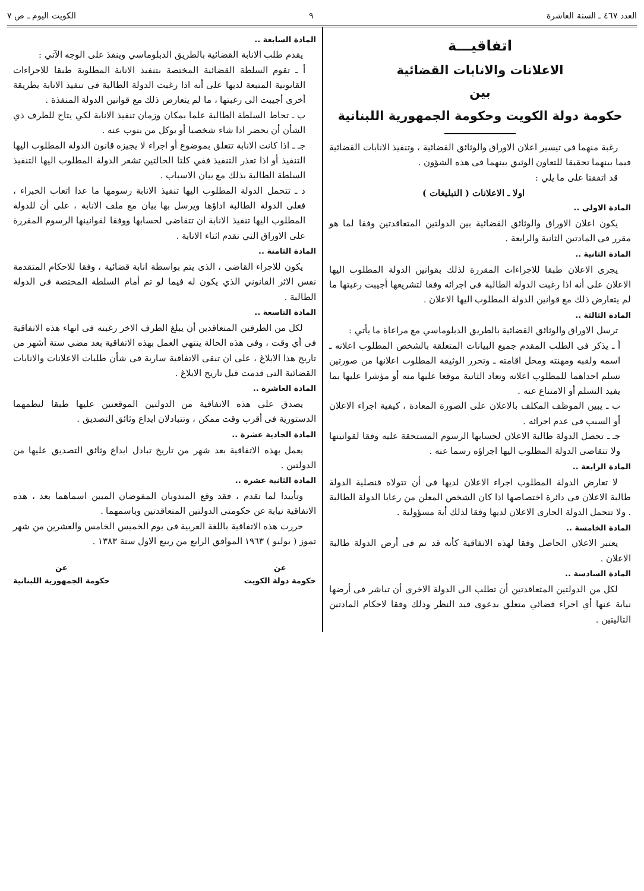العدد ٤٦٧ ـ السنة العاشرة ٩ الكويت اليوم ـ ص ٧
اتفاقيـــة
الاعلانات والانابات القضائية
بين
حكومة دولة الكويت وحكومة الجمهورية اللبنانية
رغبة منهما فى تيسير اعلان الاوراق والوثائق القضائية ، وتنفيذ الانابات القضائية فيما بينهما تحقيقا للتعاون الوثيق بينهما فى هذه الشؤون .
قد اتفقتا على ما يلي :
اولا ـ الاعلانات ( التبليغات )
المادة الاولى ..
يكون اعلان الاوراق والوثائق القضائية بين الدولتين المتعاقدتين وفقا لما هو مقرر فى المادتين الثانية والرابعة .
المادة الثانية ..
يجرى الاعلان طبقا للاجراءات المقررة لذلك بقوانين الدولة المطلوب اليها الاعلان على أنه اذا رغبت الدولة الطالبة فى اجرائه وفقا لتشريعها أجيبت رغبتها ما لم يتعارض ذلك مع قوانين الدولة المطلوب اليها الاعلان .
المادة الثالثة ..
ترسل الاوراق والوثائق القضائية بالطريق الدبلوماسي مع مراعاة ما يأتي :
أ ـ يذكر فى الطلب المقدم جميع البيانات المتعلقة بالشخص المطلوب اعلانه ـ اسمه ولقبه ومهنته ومحل اقامته ـ وتحرر الوثيقة المطلوب اعلانها من صورتين تسلم احداهما للمطلوب اعلانه وتعاد الثانية موقعا عليها منه أو مؤشرا عليها بما يفيد التسلم أو الامتناع عنه .
ب ـ يبين الموظف المكلف بالاعلان على الصورة المعادة ، كيفية اجراء الاعلان أو السبب فى عدم اجرائه .
جـ ـ تحصل الدولة طالبة الاعلان لحسابها الرسوم المستحقة عليه وفقا لقوانينها ولا تتقاضى الدولة المطلوب اليها اجراؤه رسما عنه .
المادة الرابعة ..
لا تعارض الدولة المطلوب اجراء الاعلان لديها فى أن تتولاه قنصلية الدولة طالبة الاعلان فى دائرة اختصاصها اذا كان الشخص المعلن من رعايا الدولة الطالبة . ولا تتحمل الدولة الجارى الاعلان لديها وفقا لذلك أية مسؤولية .
المادة الخامسة ..
يعتبر الاعلان الحاصل وفقا لهذه الاتفاقية كأنه قد تم فى أرض الدولة طالبة الاعلان .
المادة السادسة ..
لكل من الدولتين المتعاقدتين أن تطلب الى الدولة الاخرى أن تباشر فى أرضها نيابة عنها أي اجراء قضائي متعلق بدعوى قيد النظر وذلك وفقا لاحكام المادتين التاليتين .
المادة السابعة ..
يقدم طلب الانابة القضائية بالطريق الدبلوماسي وينفذ على الوجه الآتي :
أ ـ تقوم السلطة القضائية المختصة بتنفيذ الانابة المطلوبة طبقا للاجراءات القانونية المتبعة لديها على أنه اذا رغبت الدولة الطالبة فى تنفيذ الانابة بطريقة أخرى أجيبت الى رغبتها ، ما لم يتعارض ذلك مع قوانين الدولة المنفذة .
ب ـ تحاط السلطة الطالبة علما بمكان وزمان تنفيذ الانابة لكي يتاح للطرف ذي الشأن أن يحضر اذا شاء شخصيا أو يوكل من ينوب عنه .
جـ ـ اذا كانت الانابة تتعلق بموضوع أو اجراء لا يجيزه قانون الدولة المطلوب اليها التنفيذ أو اذا تعذر التنفيذ ففي كلتا الحالتين تشعر الدولة المطلوب اليها التنفيذ السلطة الطالبة بذلك مع بيان الاسباب .
د ـ تتحمل الدولة المطلوب اليها تنفيذ الانابة رسومها ما عدا اتعاب الخبراء ، فعلى الدولة الطالبة اداؤها ويرسل بها بيان مع ملف الانابة ، على أن للدولة المطلوب اليها تنفيذ الانابة ان تتقاضى لحسابها ووفقا لقوانينها الرسوم المقررة على الاوراق التي تقدم اثناء الانابة .
المادة الثامنة ..
يكون للاجراء القاضى ، الذى يتم بواسطة انابة قضائية ، وفقا للاحكام المتقدمة نفس الاثر القانوني الذي يكون له فيما لو تم أمام السلطة المختصة فى الدولة الطالبة .
المادة التاسعة ..
لكل من الطرفين المتعاقدين أن يبلغ الطرف الاخر رغبته فى انهاء هذه الاتفاقية فى أي وقت ، وفى هذه الحالة ينتهي العمل بهذه الاتفاقية بعد مضى ستة أشهر من تاريخ هذا الابلاغ ، على ان تبقى الاتفاقية سارية فى شأن طلبات الاعلانات والانابات القضائية التى قدمت قبل تاريخ الابلاغ .
المادة العاشرة ..
يصدق على هذه الاتفاقية من الدولتين الموقعتين عليها طبقا لنظمهما الدستورية فى أقرب وقت ممكن ، وتتبادلان ايداع وثائق التصديق .
المادة الحادية عشرة ..
يعمل بهذه الاتفاقية بعد شهر من تاريخ تبادل ايداع وثائق التصديق عليها من الدولتين .
المادة الثانية عشرة ..
وتأييدا لما تقدم ، فقد وقع المندوبان المفوضان المبين اسماهما بعد ، هذه الاتفاقية نيابة عن حكومتي الدولتين المتعاقدتين وباسمهما .
حررت هذه الاتفاقية باللغة العربية فى يوم الخميس الخامس والعشرين من شهر تموز ( يوليو ) ١٩٦٣ الموافق الرابع من ربيع الاول سنة ١٣٨٣ .
عن
حكومة دولة الكويت
عن
حكومة الجمهورية اللبنانية